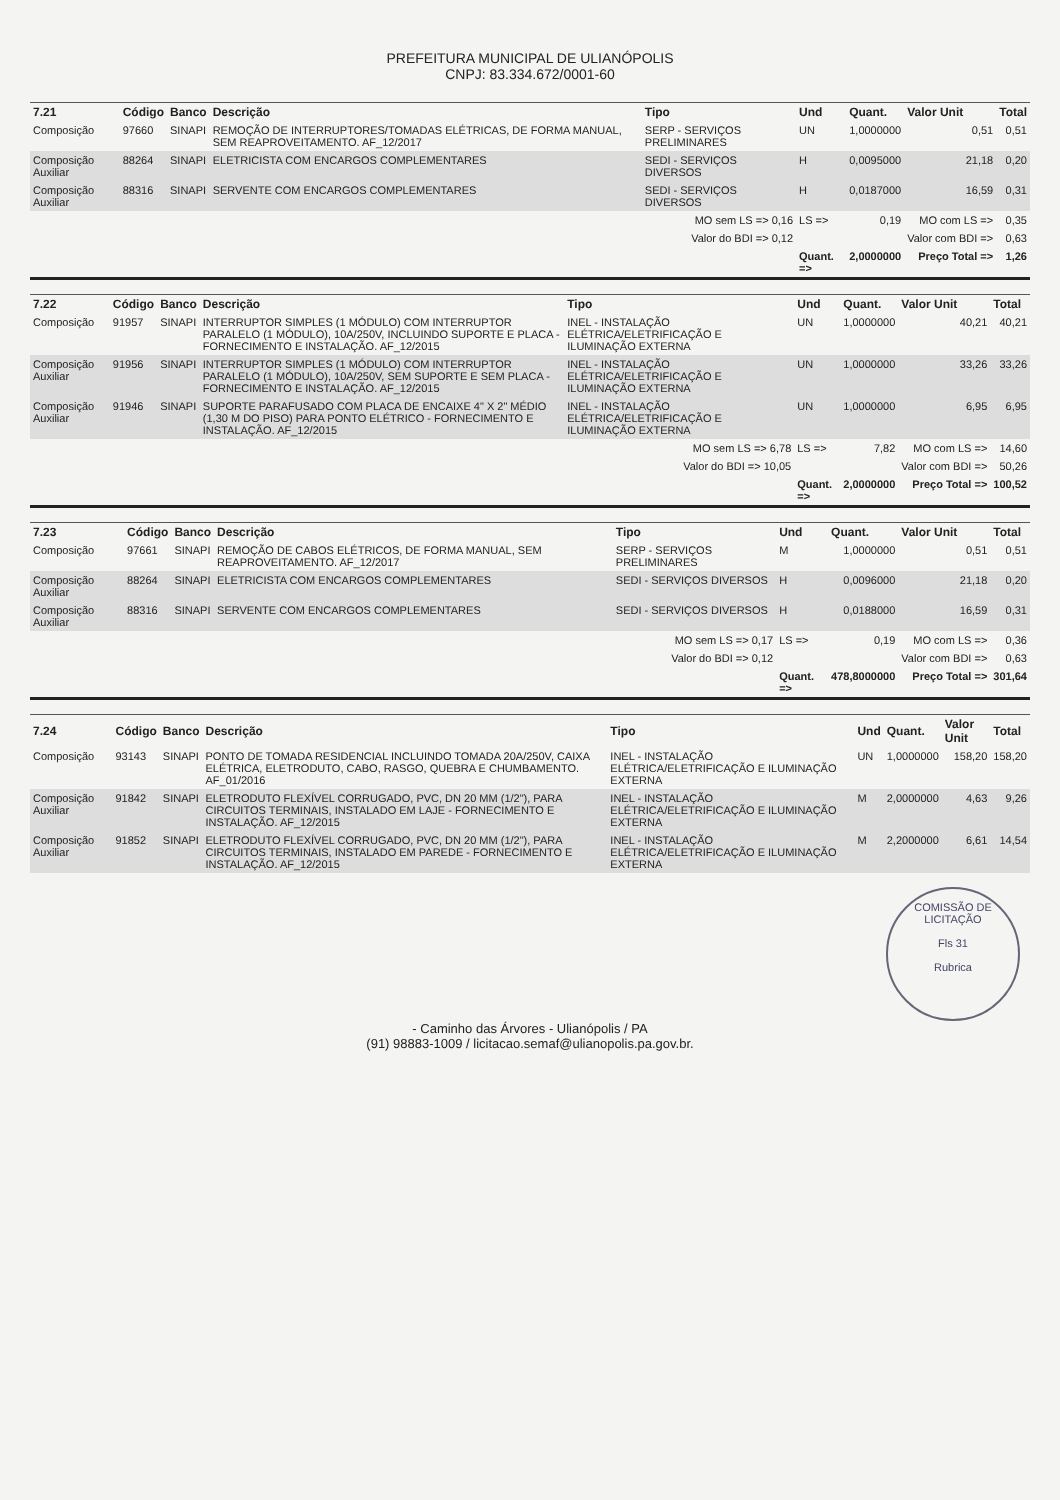PREFEITURA MUNICIPAL DE ULIANÓPOLIS
CNPJ: 83.334.672/0001-60
| 7.21 | Código | Banco | Descrição | Tipo | Und | Quant. | Valor Unit | Total |
| --- | --- | --- | --- | --- | --- | --- | --- | --- |
| Composição | 97660 | SINAPI | REMOÇÃO DE INTERRUPTORES/TOMADAS ELÉTRICAS, DE FORMA MANUAL, SEM REAPROVEITAMENTO. AF_12/2017 | SERP - SERVIÇOS PRELIMINARES | UN | 1,0000000 | 0,51 | 0,51 |
| Composição Auxiliar | 88264 | SINAPI | ELETRICISTA COM ENCARGOS COMPLEMENTARES | SEDI - SERVIÇOS DIVERSOS | H | 0,0095000 | 21,18 | 0,20 |
| Composição Auxiliar | 88316 | SINAPI | SERVENTE COM ENCARGOS COMPLEMENTARES | SEDI - SERVIÇOS DIVERSOS | H | 0,0187000 | 16,59 | 0,31 |
| | | | | MO sem LS => 0,16 | LS => | 0,19 | MO com LS => | 0,35 |
| | | | | Valor do BDI => 0,12 | | | Valor com BDI => | 0,63 |
| | | | | | Quant. => | 2,0000000 | Preço Total => | 1,26 |
| 7.22 | Código | Banco | Descrição | Tipo | Und | Quant. | Valor Unit | Total |
| --- | --- | --- | --- | --- | --- | --- | --- | --- |
| Composição | 91957 | SINAPI | INTERRUPTOR SIMPLES (1 MÓDULO) COM INTERRUPTOR PARALELO (1 MÓDULO), 10A/250V, INCLUINDO SUPORTE E PLACA - FORNECIMENTO E INSTALAÇÃO. AF_12/2015 | INEL - INSTALAÇÃO ELÉTRICA/ELETRIFICAÇÃO E ILUMINAÇÃO EXTERNA | UN | 1,0000000 | 40,21 | 40,21 |
| Composição Auxiliar | 91956 | SINAPI | INTERRUPTOR SIMPLES (1 MÓDULO) COM INTERRUPTOR PARALELO (1 MÓDULO), 10A/250V, SEM SUPORTE E SEM PLACA - FORNECIMENTO E INSTALAÇÃO. AF_12/2015 | INEL - INSTALAÇÃO ELÉTRICA/ELETRIFICAÇÃO E ILUMINAÇÃO EXTERNA | UN | 1,0000000 | 33,26 | 33,26 |
| Composição Auxiliar | 91946 | SINAPI | SUPORTE PARAFUSADO COM PLACA DE ENCAIXE 4" X 2" MÉDIO (1,30 M DO PISO) PARA PONTO ELÉTRICO - FORNECIMENTO E INSTALAÇÃO. AF_12/2015 | INEL - INSTALAÇÃO ELÉTRICA/ELETRIFICAÇÃO E ILUMINAÇÃO EXTERNA | UN | 1,0000000 | 6,95 | 6,95 |
| | | | | MO sem LS => 6,78 | LS => | 7,82 | MO com LS => | 14,60 |
| | | | | Valor do BDI => 10,05 | | | Valor com BDI => | 50,26 |
| | | | | | Quant. => | 2,0000000 | Preço Total => | 100,52 |
| 7.23 | Código | Banco | Descrição | Tipo | Und | Quant. | Valor Unit | Total |
| --- | --- | --- | --- | --- | --- | --- | --- | --- |
| Composição | 97661 | SINAPI | REMOÇÃO DE CABOS ELÉTRICOS, DE FORMA MANUAL, SEM REAPROVEITAMENTO. AF_12/2017 | SERP - SERVIÇOS PRELIMINARES | M | 1,0000000 | 0,51 | 0,51 |
| Composição Auxiliar | 88264 | SINAPI | ELETRICISTA COM ENCARGOS COMPLEMENTARES | SEDI - SERVIÇOS DIVERSOS | H | 0,0096000 | 21,18 | 0,20 |
| Composição Auxiliar | 88316 | SINAPI | SERVENTE COM ENCARGOS COMPLEMENTARES | SEDI - SERVIÇOS DIVERSOS | H | 0,0188000 | 16,59 | 0,31 |
| | | | | MO sem LS => 0,17 | LS => | 0,19 | MO com LS => | 0,36 |
| | | | | Valor do BDI => 0,12 | | | Valor com BDI => | 0,63 |
| | | | | | Quant. => | 478,8000000 | Preço Total => | 301,64 |
| 7.24 | Código | Banco | Descrição | Tipo | Und | Quant. | Valor Unit | Total |
| --- | --- | --- | --- | --- | --- | --- | --- | --- |
| Composição | 93143 | SINAPI | PONTO DE TOMADA RESIDENCIAL INCLUINDO TOMADA 20A/250V, CAIXA ELÉTRICA, ELETRODUTO, CABO, RASGO, QUEBRA E CHUMBAMENTO. AF_01/2016 | INEL - INSTALAÇÃO ELÉTRICA/ELETRIFICAÇÃO E ILUMINAÇÃO EXTERNA | UN | 1,0000000 | 158,20 | 158,20 |
| Composição Auxiliar | 91842 | SINAPI | ELETRODUTO FLEXÍVEL CORRUGADO, PVC, DN 20 MM (1/2"), PARA CIRCUITOS TERMINAIS, INSTALADO EM LAJE - FORNECIMENTO E INSTALAÇÃO. AF_12/2015 | INEL - INSTALAÇÃO ELÉTRICA/ELETRIFICAÇÃO E ILUMINAÇÃO EXTERNA | M | 2,0000000 | 4,63 | 9,26 |
| Composição Auxiliar | 91852 | SINAPI | ELETRODUTO FLEXÍVEL CORRUGADO, PVC, DN 20 MM (1/2"), PARA CIRCUITOS TERMINAIS, INSTALADO EM PAREDE - FORNECIMENTO E INSTALAÇÃO. AF_12/2015 | INEL - INSTALAÇÃO ELÉTRICA/ELETRIFICAÇÃO E ILUMINAÇÃO EXTERNA | M | 2,2000000 | 6,61 | 14,54 |
COMISSÃO DE LICITAÇÃO
Fls 31
Rubrica
- Caminho das Árvores - Ulianópolis / PA
(91) 98883-1009 / licitacao.semaf@ulianopolis.pa.gov.br.